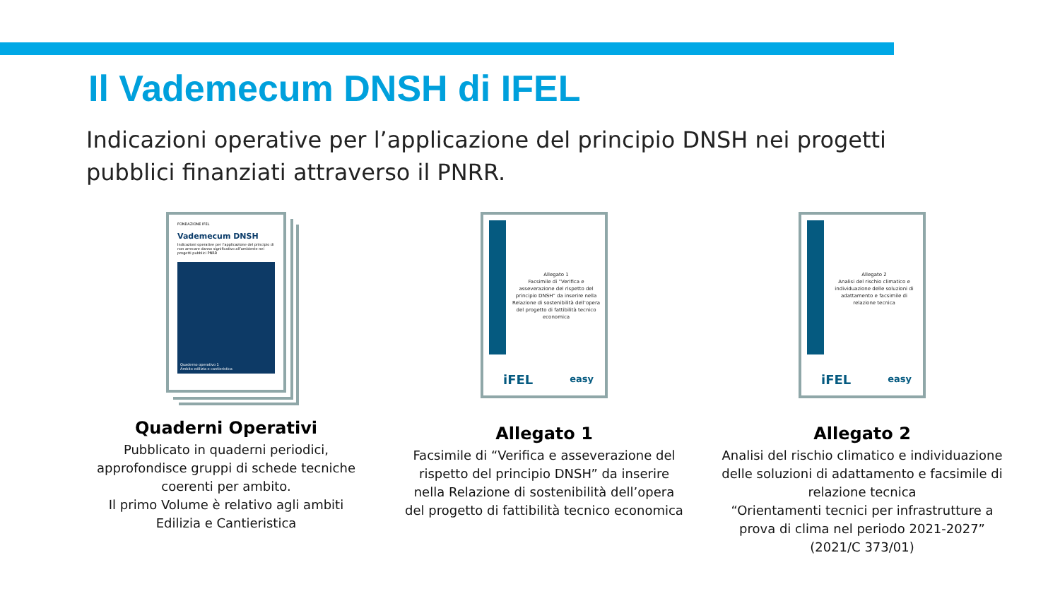Il Vademecum DNSH di IFEL
Indicazioni operative per l’applicazione del principio DNSH nei progetti pubblici finanziati attraverso il PNRR.
FONDAZIONE IFEL
Vademecum DNSH
Indicazioni operative per l’applicazione del principio di non arrecare danno significativo all’ambiente nei progetti pubblici PNRR
Quaderno operativo 1
Ambito edilizia e cantieristica
Quaderni Operativi
Pubblicato in quaderni periodici, approfondisce gruppi di schede tecniche coerenti per ambito.
Il primo Volume è relativo agli ambiti Edilizia e Cantieristica
Allegato 1
Facsimile di “Verifica e asseverazione del rispetto del principio DNSH” da inserire nella Relazione di sostenibilità dell’opera del progetto di fattibilità tecnico economica
iFEL easy
Allegato 1
Facsimile di “Verifica e asseverazione del rispetto del principio DNSH” da inserire nella Relazione di sostenibilità dell’opera del progetto di fattibilità tecnico economica
Allegato 2
Analisi del rischio climatico e individuazione delle soluzioni di adattamento e facsimile di relazione tecnica
iFEL easy
Allegato 2
Analisi del rischio climatico e individuazione delle soluzioni di adattamento e facsimile di relazione tecnica
“Orientamenti tecnici per infrastrutture a prova di clima nel periodo 2021-2027” (2021/C 373/01)